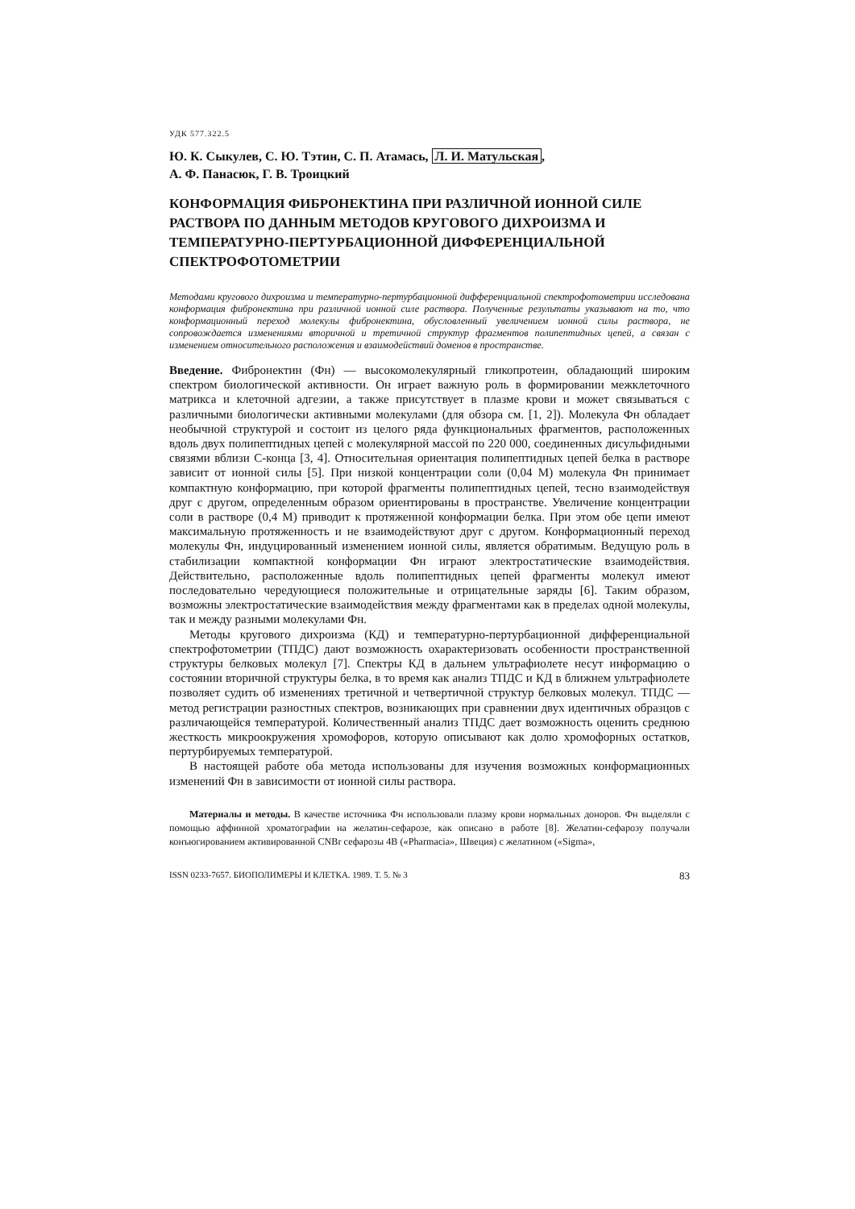УДК 577.322.5
Ю. К. Сыкулев, С. Ю. Тэтин, С. П. Атамась, Л. И. Матульская,
А. Ф. Панасюк, Г. В. Троицкий
КОНФОРМАЦИЯ ФИБРОНЕКТИНА ПРИ РАЗЛИЧНОЙ ИОННОЙ СИЛЕ РАСТВОРА ПО ДАННЫМ МЕТОДОВ КРУГОВОГО ДИХРОИЗМА И ТЕМПЕРАТУРНО-ПЕРТУРБАЦИОННОЙ ДИФФЕРЕНЦИАЛЬНОЙ СПЕКТРОФОТОМЕТРИИ
Методами кругового дихроизма и температурно-пертурбационной дифференциальной спектрофотометрии исследована конформация фибронектина при различной ионной силе раствора. Полученные результаты указывают на то, что конформационный переход молекулы фибронектина, обусловленный увеличением ионной силы раствора, не сопровождается изменениями вторичной и третичной структур фрагментов полипептидных цепей, а связан с изменением относительного расположения и взаимодействий доменов в пространстве.
Введение. Фибронектин (Фн) — высокомолекулярный гликопротеин, обладающий широким спектром биологической активности. Он играет важную роль в формировании межклеточного матрикса и клеточной адгезии, а также присутствует в плазме крови и может связываться с различными биологически активными молекулами (для обзора см. [1, 2]). Молекула Фн обладает необычной структурой и состоит из целого ряда функциональных фрагментов, расположенных вдоль двух полипептидных цепей с молекулярной массой по 220 000, соединенных дисульфидными связями вблизи С-конца [3, 4]. Относительная ориентация полипептидных цепей белка в растворе зависит от ионной силы [5]. При низкой концентрации соли (0,04 М) молекула Фн принимает компактную конформацию, при которой фрагменты полипептидных цепей, тесно взаимодействуя друг с другом, определенным образом ориентированы в пространстве. Увеличение концентрации соли в растворе (0,4 М) приводит к протяженной конформации белка. При этом обе цепи имеют максимальную протяженность и не взаимодействуют друг с другом. Конформационный переход молекулы Фн, индуцированный изменением ионной силы, является обратимым. Ведущую роль в стабилизации компактной конформации Фн играют электростатические взаимодействия. Действительно, расположенные вдоль полипептидных цепей фрагменты молекул имеют последовательно чередующиеся положительные и отрицательные заряды [6]. Таким образом, возможны электростатические взаимодействия между фрагментами как в пределах одной молекулы, так и между разными молекулами Фн.
Методы кругового дихроизма (КД) и температурно-пертурбационной дифференциальной спектрофотометрии (ТПДС) дают возможность охарактеризовать особенности пространственной структуры белковых молекул [7]. Спектры КД в дальнем ультрафиолете несут информацию о состоянии вторичной структуры белка, в то время как анализ ТПДС и КД в ближнем ультрафиолете позволяет судить об изменениях третичной и четвертичной структур белковых молекул. ТПДС — метод регистрации разностных спектров, возникающих при сравнении двух идентичных образцов с различающейся температурой. Количественный анализ ТПДС дает возможность оценить среднюю жесткость микроокружения хромофоров, которую описывают как долю хромофорных остатков, пертурбируемых температурой.
В настоящей работе оба метода использованы для изучения возможных конформационных изменений Фн в зависимости от ионной силы раствора.
Материалы и методы. В качестве источника Фн использовали плазму крови нормальных доноров. Фн выделяли с помощью аффинной хроматографии на желатин-сефарозе, как описано в работе [8]. Желатин-сефарозу получали конъюгированием активированной CNBr сефарозы 4В («Pharmacia», Швеция) с желатином («Sigma»,
ISSN 0233-7657. БИОПОЛИМЕРЫ И КЛЕТКА. 1989. Т. 5. № 3 83